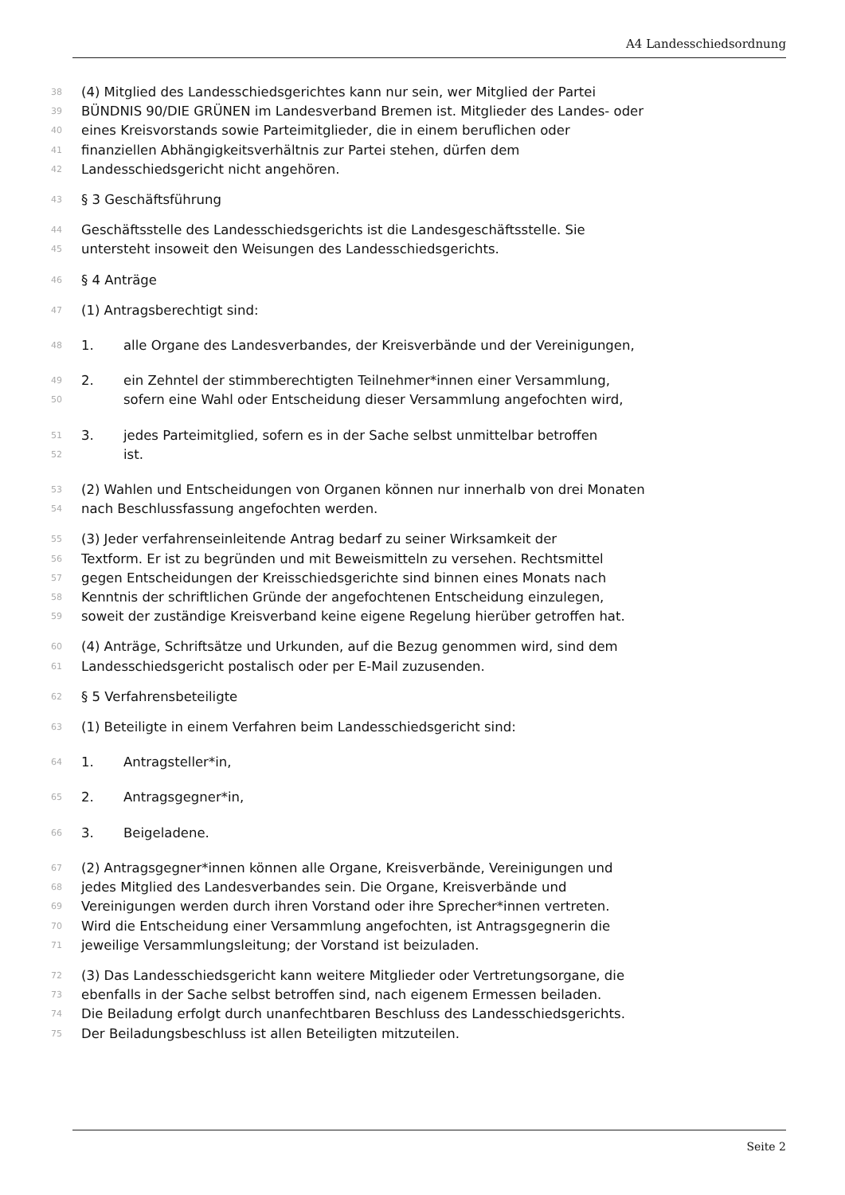A4 Landesschiedsordnung
38 (4) Mitglied des Landesschiedsgerichtes kann nur sein, wer Mitglied der Partei
39 BÜNDNIS 90/DIE GRÜNEN im Landesverband Bremen ist. Mitglieder des Landes- oder
40 eines Kreisvorstands sowie Parteimitglieder, die in einem beruflichen oder
41 finanziellen Abhängigkeitsverhältnis zur Partei stehen, dürfen dem
42 Landesschiedsgericht nicht angehören.
43 § 3 Geschäftsführung
44 Geschäftsstelle des Landesschiedsgerichts ist die Landesgeschäftsstelle. Sie
45 untersteht insoweit den Weisungen des Landesschiedsgerichts.
46 § 4 Anträge
47 (1) Antragsberechtigt sind:
48 1. alle Organe des Landesverbandes, der Kreisverbände und der Vereinigungen,
49 2. ein Zehntel der stimmberechtigten Teilnehmer*innen einer Versammlung,
50 sofern eine Wahl oder Entscheidung dieser Versammlung angefochten wird,
51 3. jedes Parteimitglied, sofern es in der Sache selbst unmittelbar betroffen
52 ist.
53 (2) Wahlen und Entscheidungen von Organen können nur innerhalb von drei Monaten
54 nach Beschlussfassung angefochten werden.
55 (3) Jeder verfahrenseinleitende Antrag bedarf zu seiner Wirksamkeit der
56 Textform. Er ist zu begründen und mit Beweismitteln zu versehen. Rechtsmittel
57 gegen Entscheidungen der Kreisschiedsgerichte sind binnen eines Monats nach
58 Kenntnis der schriftlichen Gründe der angefochtenen Entscheidung einzulegen,
59 soweit der zuständige Kreisverband keine eigene Regelung hierüber getroffen hat.
60 (4) Anträge, Schriftsätze und Urkunden, auf die Bezug genommen wird, sind dem
61 Landesschiedsgericht postalisch oder per E-Mail zuzusenden.
62 § 5 Verfahrensbeteiligte
63 (1) Beteiligte in einem Verfahren beim Landesschiedsgericht sind:
64 1. Antragsteller*in,
65 2. Antragsgegner*in,
66 3. Beigeladene.
67 (2) Antragsgegner*innen können alle Organe, Kreisverbände, Vereinigungen und
68 jedes Mitglied des Landesverbandes sein. Die Organe, Kreisverbände und
69 Vereinigungen werden durch ihren Vorstand oder ihre Sprecher*innen vertreten.
70 Wird die Entscheidung einer Versammlung angefochten, ist Antragsgegnerin die
71 jeweilige Versammlungsleitung; der Vorstand ist beizuladen.
72 (3) Das Landesschiedsgericht kann weitere Mitglieder oder Vertretungsorgane, die
73 ebenfalls in der Sache selbst betroffen sind, nach eigenem Ermessen beiladen.
74 Die Beiladung erfolgt durch unanfechtbaren Beschluss des Landesschiedsgerichts.
75 Der Beiladungsbeschluss ist allen Beteiligten mitzuteilen.
Seite 2